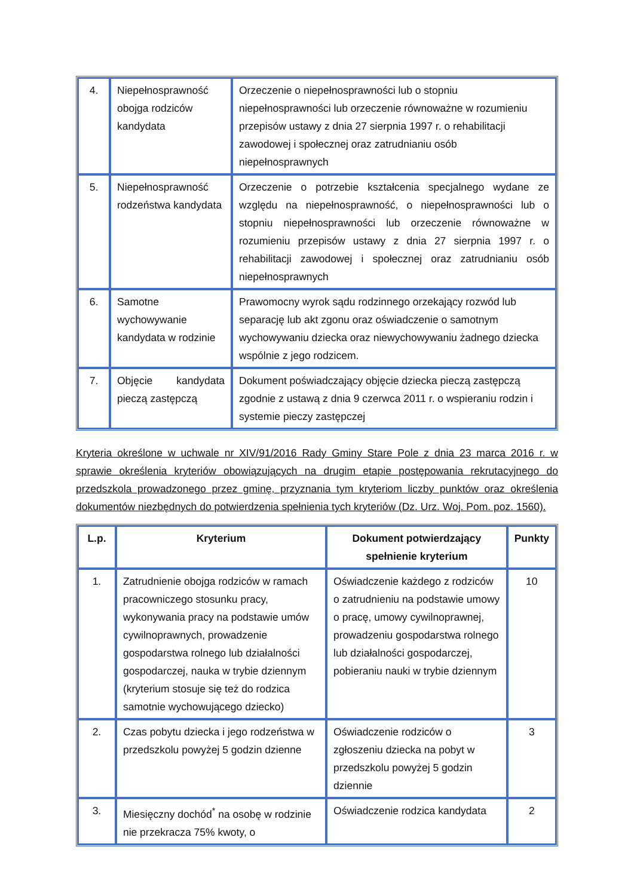| 4. | Niepełnosprawność obojga rodziców kandydata | Orzeczenie o niepełnosprawności lub o stopniu niepełnosprawności lub orzeczenie równoważne w rozumieniu przepisów ustawy z dnia 27 sierpnia 1997 r. o rehabilitacji zawodowej i społecznej oraz zatrudnianiu osób niepełnosprawnych |
| 5. | Niepełnosprawność rodzeństwa kandydata | Orzeczenie o potrzebie kształcenia specjalnego wydane ze względu na niepełnosprawność, o niepełnosprawności lub o stopniu niepełnosprawności lub orzeczenie równoważne w rozumieniu przepisów ustawy z dnia 27 sierpnia 1997 r. o rehabilitacji zawodowej i społecznej oraz zatrudnianiu osób niepełnosprawnych |
| 6. | Samotne wychowywanie kandydata w rodzinie | Prawomocny wyrok sądu rodzinnego orzekający rozwód lub separację lub akt zgonu oraz oświadczenie o samotnym wychowywaniu dziecka oraz niewychowywaniu żadnego dziecka wspólnie z jego rodzicem. |
| 7. | Objęcie kandydata pieczą zastępczą | Dokument poświadczający objęcie dziecka pieczą zastępczą zgodnie z ustawą z dnia 9 czerwca 2011 r. o wspieraniu rodzin i systemie pieczy zastępczej |
Kryteria określone w uchwale nr XIV/91/2016 Rady Gminy Stare Pole z dnia 23 marca 2016 r. w sprawie określenia kryteriów obowiązujących na drugim etapie postępowania rekrutacyjnego do przedszkola prowadzonego przez gminę, przyznania tym kryteriom liczby punktów oraz określenia dokumentów niezbędnych do potwierdzenia spełnienia tych kryteriów (Dz. Urz. Woj. Pom. poz. 1560).
| L.p. | Kryterium | Dokument potwierdzający spełnienie kryterium | Punkty |
| --- | --- | --- | --- |
| 1. | Zatrudnienie obojga rodziców w ramach pracowniczego stosunku pracy, wykonywania pracy na podstawie umów cywilnoprawnych, prowadzenie gospodarstwa rolnego lub działalności gospodarczej, nauka w trybie dziennym (kryterium stosuje się też do rodzica samotnie wychowującego dziecko) | Oświadczenie każdego z rodziców o zatrudnieniu na podstawie umowy o pracę, umowy cywilnoprawnej, prowadzeniu gospodarstwa rolnego lub działalności gospodarczej, pobieraniu nauki w trybie dziennym | 10 |
| 2. | Czas pobytu dziecka i jego rodzeństwa w przedszkolu powyżej 5 godzin dzienne | Oświadczenie rodziców o zgłoszeniu dziecka na pobyt w przedszkolu powyżej 5 godzin dziennie | 3 |
| 3. | Miesięczny dochód<sup>*</sup> na osobę w rodzinie nie przekracza 75% kwoty, o | Oświadczenie rodzica kandydata | 2 |